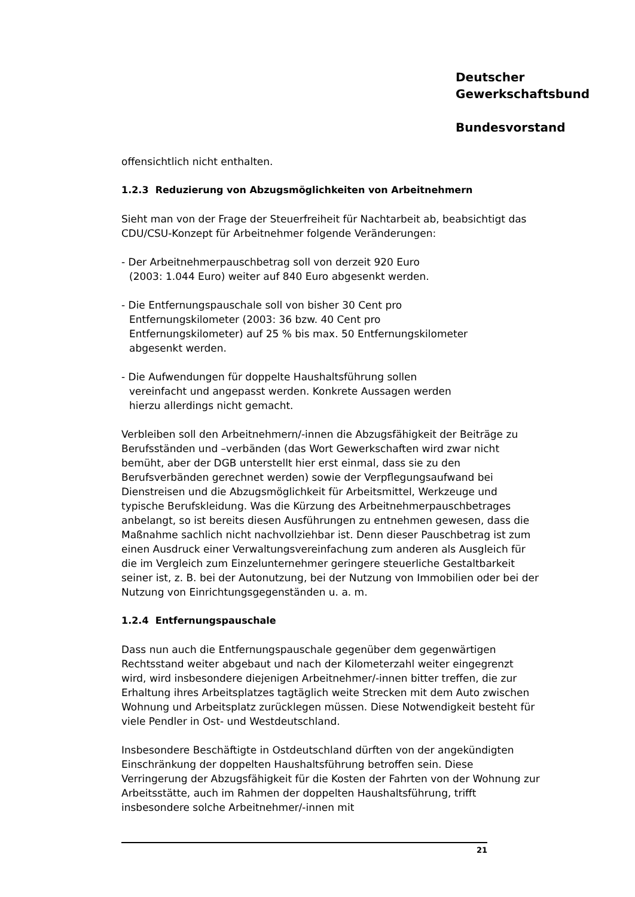Deutscher
Gewerkschaftsbund
Bundesvorstand
offensichtlich nicht enthalten.
1.2.3 Reduzierung von Abzugsmöglichkeiten von Arbeitnehmern
Sieht man von der Frage der Steuerfreiheit für Nachtarbeit ab, beabsichtigt das CDU/CSU-Konzept für Arbeitnehmer folgende Veränderungen:
- Der Arbeitnehmerpauschbetrag soll von derzeit 920 Euro
(2003: 1.044 Euro) weiter auf 840 Euro abgesenkt werden.
- Die Entfernungspauschale soll von bisher 30 Cent pro
Entfernungskilometer (2003: 36 bzw. 40 Cent pro
Entfernungskilometer) auf 25 % bis max. 50 Entfernungskilometer
abgesenkt werden.
- Die Aufwendungen für doppelte Haushaltsführung sollen
vereinfacht und angepasst werden. Konkrete Aussagen werden
hierzu allerdings nicht gemacht.
Verbleiben soll den Arbeitnehmern/-innen die Abzugsfähigkeit der Beiträge zu Berufsständen und –verbänden (das Wort Gewerkschaften wird zwar nicht bemüht, aber der DGB unterstellt hier erst einmal, dass sie zu den Berufsverbänden gerechnet werden) sowie der Verpflegungsaufwand bei Dienstreisen und die Abzugsmöglichkeit für Arbeitsmittel, Werkzeuge und typische Berufskleidung. Was die Kürzung des Arbeitnehmerpauschbetrages anbelangt, so ist bereits diesen Ausführungen zu entnehmen gewesen, dass die Maßnahme sachlich nicht nachvollziehbar ist. Denn dieser Pauschbetrag ist zum einen Ausdruck einer Verwaltungsvereinfachung zum anderen als Ausgleich für die im Vergleich zum Einzelunternehmer geringere steuerliche Gestaltbarkeit seiner ist, z. B. bei der Autonutzung, bei der Nutzung von Immobilien oder bei der Nutzung von Einrichtungsgegenständen u. a. m.
1.2.4 Entfernungspauschale
Dass nun auch die Entfernungspauschale gegenüber dem gegenwärtigen Rechtsstand weiter abgebaut und nach der Kilometerzahl weiter eingegrenzt wird, wird insbesondere diejenigen Arbeitnehmer/-innen bitter treffen, die zur Erhaltung ihres Arbeitsplatzes tagtäglich weite Strecken mit dem Auto zwischen Wohnung und Arbeitsplatz zurücklegen müssen. Diese Notwendigkeit besteht für viele Pendler in Ost- und Westdeutschland.
Insbesondere Beschäftigte in Ostdeutschland dürften von der angekündigten Einschränkung der doppelten Haushaltsführung betroffen sein. Diese Verringerung der Abzugsfähigkeit für die Kosten der Fahrten von der Wohnung zur Arbeitsstätte, auch im Rahmen der doppelten Haushaltsführung, trifft insbesondere solche Arbeitnehmer/-innen mit
21